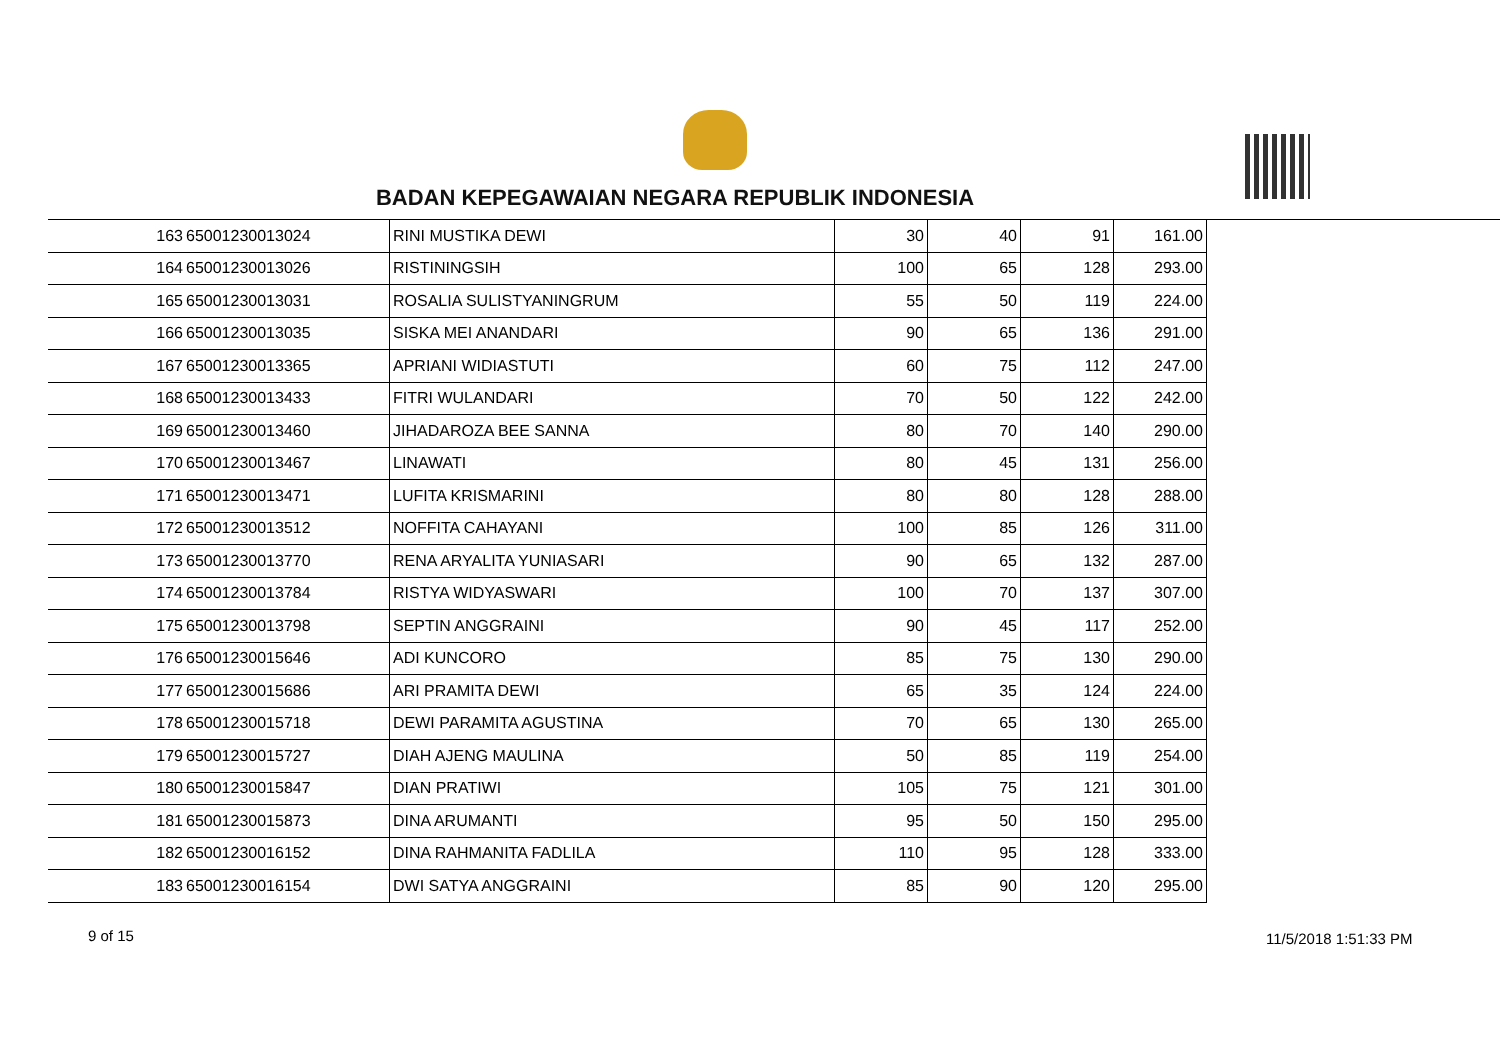BADAN KEPEGAWAIAN NEGARA REPUBLIK INDONESIA
| 163 | 65001230013024 | RINI MUSTIKA DEWI | 30 | 40 | 91 | 161.00 |
| 164 | 65001230013026 | RISTININGSIH | 100 | 65 | 128 | 293.00 |
| 165 | 65001230013031 | ROSALIA SULISTYANINGRUM | 55 | 50 | 119 | 224.00 |
| 166 | 65001230013035 | SISKA MEI ANANDARI | 90 | 65 | 136 | 291.00 |
| 167 | 65001230013365 | APRIANI WIDIASTUTI | 60 | 75 | 112 | 247.00 |
| 168 | 65001230013433 | FITRI WULANDARI | 70 | 50 | 122 | 242.00 |
| 169 | 65001230013460 | JIHADAROZA BEE SANNA | 80 | 70 | 140 | 290.00 |
| 170 | 65001230013467 | LINAWATI | 80 | 45 | 131 | 256.00 |
| 171 | 65001230013471 | LUFITA KRISMARINI | 80 | 80 | 128 | 288.00 |
| 172 | 65001230013512 | NOFFITA CAHAYANI | 100 | 85 | 126 | 311.00 |
| 173 | 65001230013770 | RENA ARYALITA YUNIASARI | 90 | 65 | 132 | 287.00 |
| 174 | 65001230013784 | RISTYA WIDYASWARI | 100 | 70 | 137 | 307.00 |
| 175 | 65001230013798 | SEPTIN ANGGRAINI | 90 | 45 | 117 | 252.00 |
| 176 | 65001230015646 | ADI KUNCORO | 85 | 75 | 130 | 290.00 |
| 177 | 65001230015686 | ARI PRAMITA DEWI | 65 | 35 | 124 | 224.00 |
| 178 | 65001230015718 | DEWI PARAMITA AGUSTINA | 70 | 65 | 130 | 265.00 |
| 179 | 65001230015727 | DIAH AJENG MAULINA | 50 | 85 | 119 | 254.00 |
| 180 | 65001230015847 | DIAN PRATIWI | 105 | 75 | 121 | 301.00 |
| 181 | 65001230015873 | DINA ARUMANTI | 95 | 50 | 150 | 295.00 |
| 182 | 65001230016152 | DINA RAHMANITA FADLILA | 110 | 95 | 128 | 333.00 |
| 183 | 65001230016154 | DWI SATYA ANGGRAINI | 85 | 90 | 120 | 295.00 |
9 of 15 11/5/2018 1:51:33 PM